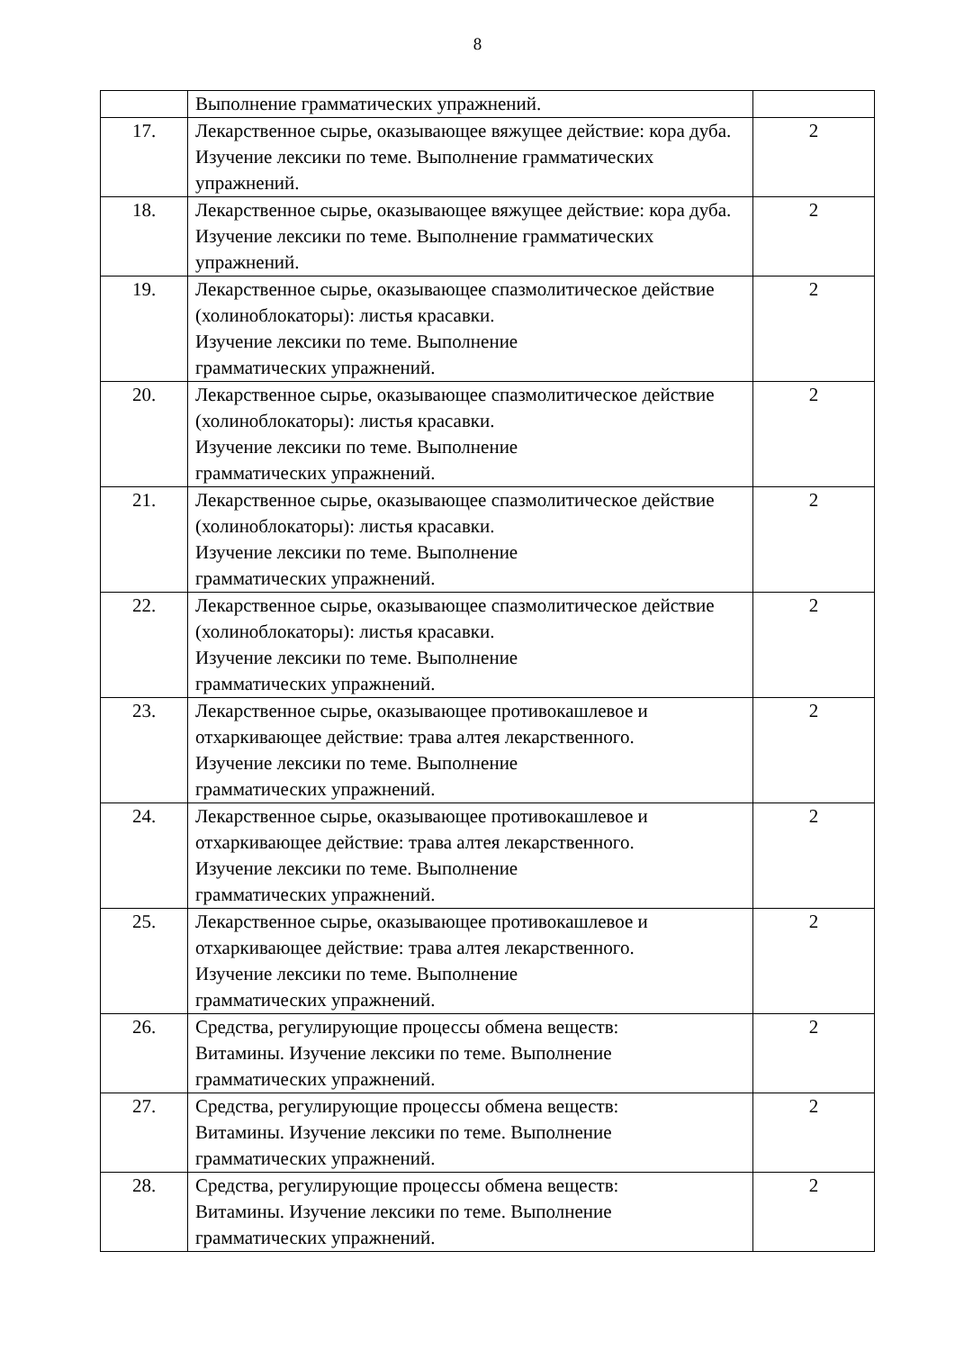8
| | Выполнение грамматических упражнений. | |
| 17. | Лекарственное сырье, оказывающее вяжущее действие: кора дуба. Изучение лексики по теме. Выполнение грамматических упражнений. | 2 |
| 18. | Лекарственное сырье, оказывающее вяжущее действие: кора дуба. Изучение лексики по теме. Выполнение грамматических упражнений. | 2 |
| 19. | Лекарственное сырье, оказывающее спазмолитическое действие (холиноблокаторы): листья красавки. Изучение лексики по теме. Выполнение грамматических упражнений. | 2 |
| 20. | Лекарственное сырье, оказывающее спазмолитическое действие (холиноблокаторы): листья красавки. Изучение лексики по теме. Выполнение грамматических упражнений. | 2 |
| 21. | Лекарственное сырье, оказывающее спазмолитическое действие (холиноблокаторы): листья красавки. Изучение лексики по теме. Выполнение грамматических упражнений. | 2 |
| 22. | Лекарственное сырье, оказывающее спазмолитическое действие (холиноблокаторы): листья красавки. Изучение лексики по теме. Выполнение грамматических упражнений. | 2 |
| 23. | Лекарственное сырье, оказывающее противокашлевое и отхаркивающее действие: трава алтея лекарственного. Изучение лексики по теме. Выполнение грамматических упражнений. | 2 |
| 24. | Лекарственное сырье, оказывающее противокашлевое и отхаркивающее действие: трава алтея лекарственного. Изучение лексики по теме. Выполнение грамматических упражнений. | 2 |
| 25. | Лекарственное сырье, оказывающее противокашлевое и отхаркивающее действие: трава алтея лекарственного. Изучение лексики по теме. Выполнение грамматических упражнений. | 2 |
| 26. | Средства, регулирующие процессы обмена веществ: Витамины. Изучение лексики по теме. Выполнение грамматических упражнений. | 2 |
| 27. | Средства, регулирующие процессы обмена веществ: Витамины. Изучение лексики по теме. Выполнение грамматических упражнений. | 2 |
| 28. | Средства, регулирующие процессы обмена веществ: Витамины. Изучение лексики по теме. Выполнение грамматических упражнений. | 2 |